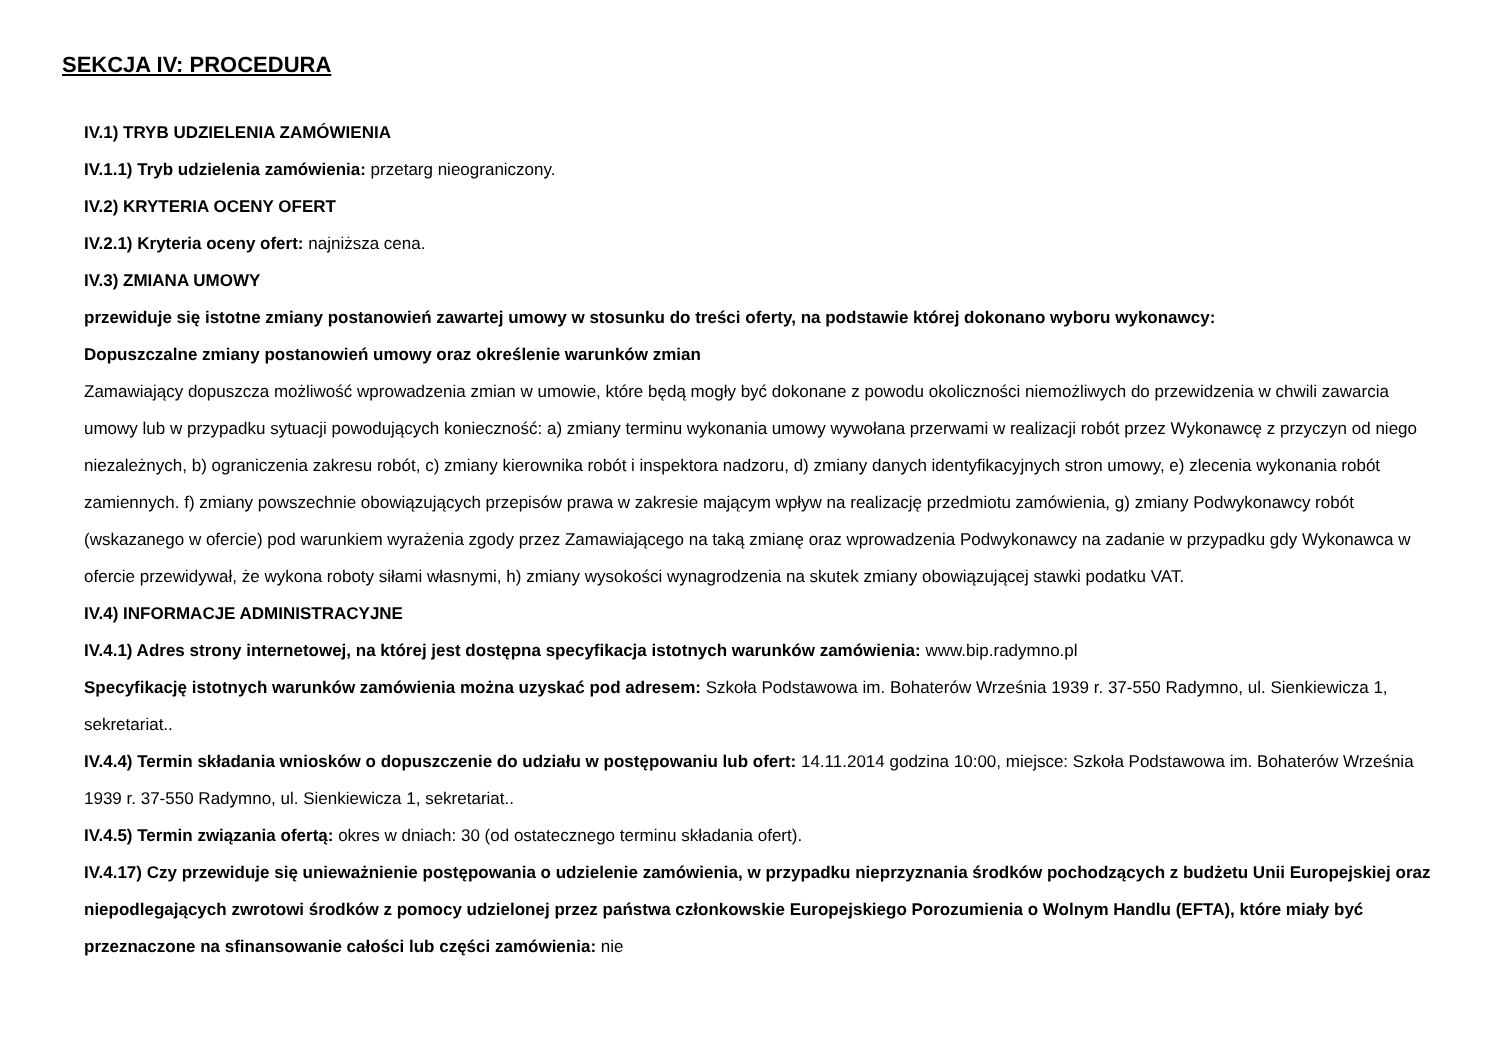SEKCJA IV: PROCEDURA
IV.1) TRYB UDZIELENIA ZAMÓWIENIA
IV.1.1) Tryb udzielenia zamówienia: przetarg nieograniczony.
IV.2) KRYTERIA OCENY OFERT
IV.2.1) Kryteria oceny ofert: najniższa cena.
IV.3) ZMIANA UMOWY
przewiduje się istotne zmiany postanowień zawartej umowy w stosunku do treści oferty, na podstawie której dokonano wyboru wykonawcy:
Dopuszczalne zmiany postanowień umowy oraz określenie warunków zmian
Zamawiający dopuszcza możliwość wprowadzenia zmian w umowie, które będą mogły być dokonane z powodu okoliczności niemożliwych do przewidzenia w chwili zawarcia umowy lub w przypadku sytuacji powodujących konieczność: a) zmiany terminu wykonania umowy wywołana przerwami w realizacji robót przez Wykonawcę z przyczyn od niego niezależnych, b) ograniczenia zakresu robót, c) zmiany kierownika robót i inspektora nadzoru, d) zmiany danych identyfikacyjnych stron umowy, e) zlecenia wykonania robót zamiennych. f) zmiany powszechnie obowiązujących przepisów prawa w zakresie mającym wpływ na realizację przedmiotu zamówienia, g) zmiany Podwykonawcy robót (wskazanego w ofercie) pod warunkiem wyrażenia zgody przez Zamawiającego na taką zmianę oraz wprowadzenia Podwykonawcy na zadanie w przypadku gdy Wykonawca w ofercie przewidywał, że wykona roboty siłami własnymi, h) zmiany wysokości wynagrodzenia na skutek zmiany obowiązującej stawki podatku VAT.
IV.4) INFORMACJE ADMINISTRACYJNE
IV.4.1) Adres strony internetowej, na której jest dostępna specyfikacja istotnych warunków zamówienia: www.bip.radymno.pl
Specyfikację istotnych warunków zamówienia można uzyskać pod adresem: Szkoła Podstawowa im. Bohaterów Września 1939 r. 37-550 Radymno, ul. Sienkiewicza 1, sekretariat..
IV.4.4) Termin składania wniosków o dopuszczenie do udziału w postępowaniu lub ofert: 14.11.2014 godzina 10:00, miejsce: Szkoła Podstawowa im. Bohaterów Września 1939 r. 37-550 Radymno, ul. Sienkiewicza 1, sekretariat..
IV.4.5) Termin związania ofertą: okres w dniach: 30 (od ostatecznego terminu składania ofert).
IV.4.17) Czy przewiduje się unieważnienie postępowania o udzielenie zamówienia, w przypadku nieprzyznania środków pochodzących z budżetu Unii Europejskiej oraz niepodlegających zwrotowi środków z pomocy udzielonej przez państwa członkowskie Europejskiego Porozumienia o Wolnym Handlu (EFTA), które miały być przeznaczone na sfinansowanie całości lub części zamówienia: nie